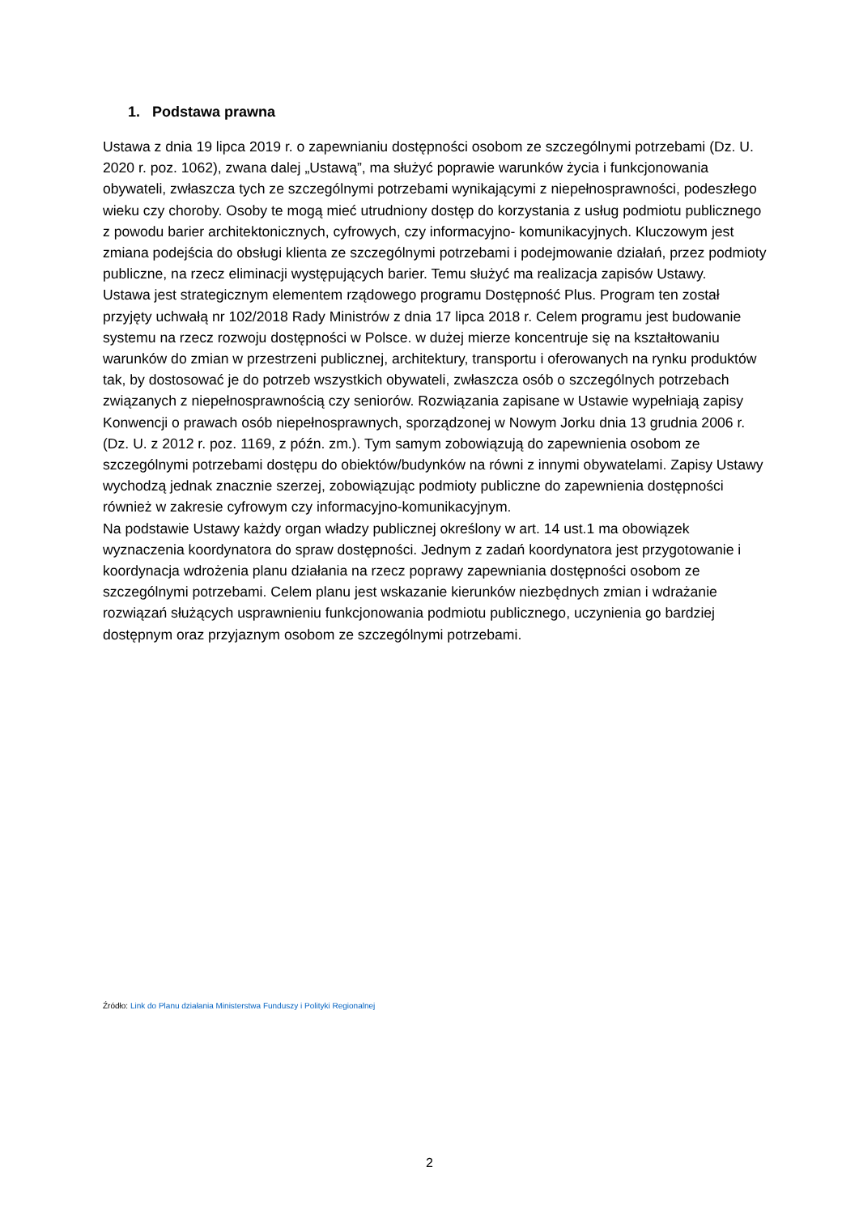1. Podstawa prawna
Ustawa z dnia 19 lipca 2019 r. o zapewnianiu dostępności osobom ze szczególnymi potrzebami (Dz. U. 2020 r. poz. 1062), zwana dalej „Ustawą”, ma służyć poprawie warunków życia i funkcjonowania obywateli, zwłaszcza tych ze szczególnymi potrzebami wynikającymi z niepełnosprawności, podeszłego wieku czy choroby. Osoby te mogą mieć utrudniony dostęp do korzystania z usług podmiotu publicznego z powodu barier architektonicznych, cyfrowych, czy informacyjno- komunikacyjnych. Kluczowym jest zmiana podejścia do obsługi klienta ze szczególnymi potrzebami i podejmowanie działań, przez podmioty publiczne, na rzecz eliminacji występujących barier. Temu służyć ma realizacja zapisów Ustawy.
Ustawa jest strategicznym elementem rządowego programu Dostępność Plus. Program ten został przyjęty uchwałą nr 102/2018 Rady Ministrów z dnia 17 lipca 2018 r. Celem programu jest budowanie systemu na rzecz rozwoju dostępności w Polsce. w dużej mierze koncentruje się na kształtowaniu warunków do zmian w przestrzeni publicznej, architektury, transportu i oferowanych na rynku produktów tak, by dostosować je do potrzeb wszystkich obywateli, zwłaszcza osób o szczególnych potrzebach związanych z niepełnosprawnością czy seniorów. Rozwiązania zapisane w Ustawie wypełniają zapisy Konwencji o prawach osób niepełnosprawnych, sporządzonej w Nowym Jorku dnia 13 grudnia 2006 r. (Dz. U. z 2012 r. poz. 1169, z późn. zm.). Tym samym zobowiązują do zapewnienia osobom ze szczególnymi potrzebami dostępu do obiektów/budynków na równi z innymi obywatelami. Zapisy Ustawy wychodzą jednak znacznie szerzej, zobowiązując podmioty publiczne do zapewnienia dostępności również w zakresie cyfrowym czy informacyjno-komunikacyjnym.
Na podstawie Ustawy każdy organ władzy publicznej określony w art. 14 ust.1 ma obowiązek wyznaczenia koordynatora do spraw dostępności. Jednym z zadań koordynatora jest przygotowanie i koordynacja wdrożenia planu działania na rzecz poprawy zapewniania dostępności osobom ze szczególnymi potrzebami. Celem planu jest wskazanie kierunków niezbędnych zmian i wdrażanie rozwiązań służących usprawnieniu funkcjonowania podmiotu publicznego, uczynienia go bardziej dostępnym oraz przyjaznym osobom ze szczególnymi potrzebami.
Źródło: Link do Planu działania Ministerstwa Funduszy i Polityki Regionalnej
2